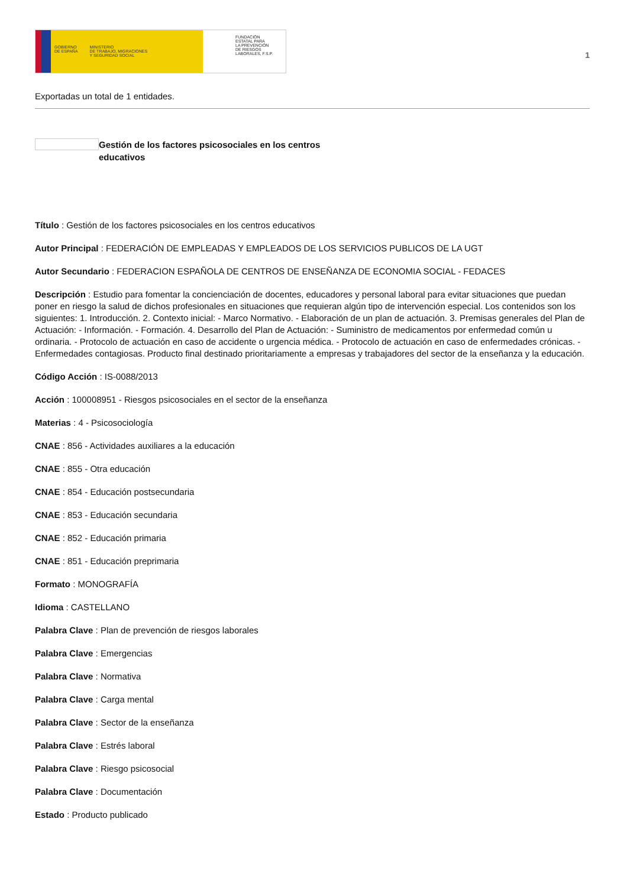GOBIERNO
DE ESPAÑA MINISTERIO
DE TRABAJO, MIGRACIONES
Y SEGURIDAD SOCIAL
FUNDACIÓN
ESTATAL PARA
LA PREVENCIÓN
DE RIESGOS
LABORALES, F.S.P.
1
Exportadas un total de 1 entidades.
Gestión de los factores psicosociales en los centros educativos
Título : Gestión de los factores psicosociales en los centros educativos
Autor Principal : FEDERACIÓN DE EMPLEADAS Y EMPLEADOS DE LOS SERVICIOS PUBLICOS DE LA UGT
Autor Secundario : FEDERACION ESPAÑOLA DE CENTROS DE ENSEÑANZA DE ECONOMIA SOCIAL - FEDACES
Descripción : Estudio para fomentar la concienciación de docentes, educadores y personal laboral para evitar situaciones que puedan poner en riesgo la salud de dichos profesionales en situaciones que requieran algún tipo de intervención especial. Los contenidos son los siguientes: 1. Introducción. 2. Contexto inicial: - Marco Normativo. - Elaboración de un plan de actuación. 3. Premisas generales del Plan de Actuación: - Información. - Formación. 4. Desarrollo del Plan de Actuación: - Suministro de medicamentos por enfermedad común u ordinaria. - Protocolo de actuación en caso de accidente o urgencia médica. - Protocolo de actuación en caso de enfermedades crónicas. - Enfermedades contagiosas. Producto final destinado prioritariamente a empresas y trabajadores del sector de la enseñanza y la educación.
Código Acción : IS-0088/2013
Acción : 100008951 - Riesgos psicosociales en el sector de la enseñanza
Materias : 4 - Psicosociología
CNAE : 856 - Actividades auxiliares a la educación
CNAE : 855 - Otra educación
CNAE : 854 - Educación postsecundaria
CNAE : 853 - Educación secundaria
CNAE : 852 - Educación primaria
CNAE : 851 - Educación preprimaria
Formato : MONOGRAFÍA
Idioma : CASTELLANO
Palabra Clave : Plan de prevención de riesgos laborales
Palabra Clave : Emergencias
Palabra Clave : Normativa
Palabra Clave : Carga mental
Palabra Clave : Sector de la enseñanza
Palabra Clave : Estrés laboral
Palabra Clave : Riesgo psicosocial
Palabra Clave : Documentación
Estado : Producto publicado